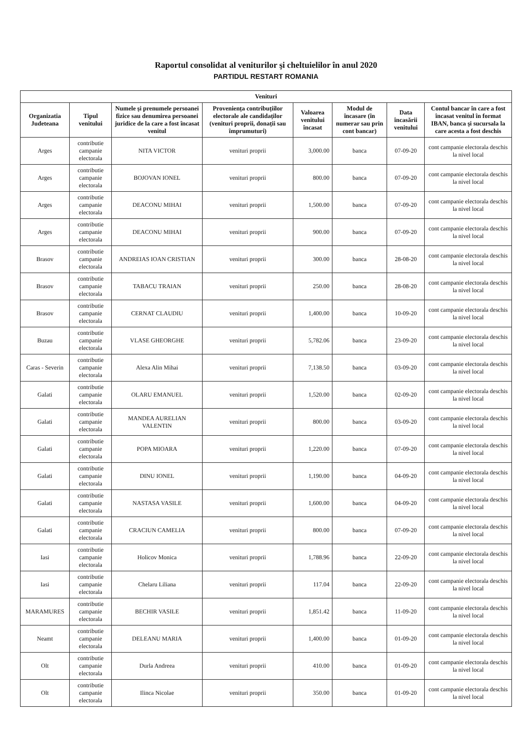Raportul consolidat al veniturilor şi cheltuielilor în anul 2020
PARTIDUL RESTART ROMANIA
| Venituri | | | | | | | |
| --- | --- | --- | --- | --- | --- | --- | --- |
| Organizatia Judeteana | Tipul venitului | Numele şi prenumele persoanei fizice sau denumirea persoanei juridice de la care a fost încasat venitul | Proveniența contribuțiilor electorale ale candidaților (venituri proprii, donații sau împrumuturi) | Valoarea venitului încasat | Modul de încasare (în numerar sau prin cont bancar) | Data încasării venitului | Contul bancar în care a fost încasat venitul în format IBAN, banca şi sucursala la care acesta a fost deschis |
| Arges | contributie campanie electorala | NITA VICTOR | venituri proprii | 3,000.00 | banca | 07-09-20 | cont campanie electorala deschis la nivel local |
| Arges | contributie campanie electorala | BOJOVAN IONEL | venituri proprii | 800.00 | banca | 07-09-20 | cont campanie electorala deschis la nivel local |
| Arges | contributie campanie electorala | DEACONU MIHAI | venituri proprii | 1,500.00 | banca | 07-09-20 | cont campanie electorala deschis la nivel local |
| Arges | contributie campanie electorala | DEACONU MIHAI | venituri proprii | 900.00 | banca | 07-09-20 | cont campanie electorala deschis la nivel local |
| Brasov | contributie campanie electorala | ANDREIAS IOAN CRISTIAN | venituri proprii | 300.00 | banca | 28-08-20 | cont campanie electorala deschis la nivel local |
| Brasov | contributie campanie electorala | TABACU TRAIAN | venituri proprii | 250.00 | banca | 28-08-20 | cont campanie electorala deschis la nivel local |
| Brasov | contributie campanie electorala | CERNAT CLAUDIU | venituri proprii | 1,400.00 | banca | 10-09-20 | cont campanie electorala deschis la nivel local |
| Buzau | contributie campanie electorala | VLASE GHEORGHE | venituri proprii | 5,782.06 | banca | 23-09-20 | cont campanie electorala deschis la nivel local |
| Caras - Severin | contributie campanie electorala | Alexa Alin Mihai | venituri proprii | 7,138.50 | banca | 03-09-20 | cont campanie electorala deschis la nivel local |
| Galati | contributie campanie electorala | OLARU EMANUEL | venituri proprii | 1,520.00 | banca | 02-09-20 | cont campanie electorala deschis la nivel local |
| Galati | contributie campanie electorala | MANDEA AURELIAN VALENTIN | venituri proprii | 800.00 | banca | 03-09-20 | cont campanie electorala deschis la nivel local |
| Galati | contributie campanie electorala | POPA MIOARA | venituri proprii | 1,220.00 | banca | 07-09-20 | cont campanie electorala deschis la nivel local |
| Galati | contributie campanie electorala | DINU IONEL | venituri proprii | 1,190.00 | banca | 04-09-20 | cont campanie electorala deschis la nivel local |
| Galati | contributie campanie electorala | NASTASA VASILE | venituri proprii | 1,600.00 | banca | 04-09-20 | cont campanie electorala deschis la nivel local |
| Galati | contributie campanie electorala | CRACIUN CAMELIA | venituri proprii | 800.00 | banca | 07-09-20 | cont campanie electorala deschis la nivel local |
| Iasi | contributie campanie electorala | Holicov Monica | venituri proprii | 1,788.96 | banca | 22-09-20 | cont campanie electorala deschis la nivel local |
| Iasi | contributie campanie electorala | Chelaru Liliana | venituri proprii | 117.04 | banca | 22-09-20 | cont campanie electorala deschis la nivel local |
| MARAMURES | contributie campanie electorala | BECHIR VASILE | venituri proprii | 1,851.42 | banca | 11-09-20 | cont campanie electorala deschis la nivel local |
| Neamt | contributie campanie electorala | DELEANU MARIA | venituri proprii | 1,400.00 | banca | 01-09-20 | cont campanie electorala deschis la nivel local |
| Olt | contributie campanie electorala | Durla Andreea | venituri proprii | 410.00 | banca | 01-09-20 | cont campanie electorala deschis la nivel local |
| Olt | contributie campanie electorala | Ilinca Nicolae | venituri proprii | 350.00 | banca | 01-09-20 | cont campanie electorala deschis la nivel local |